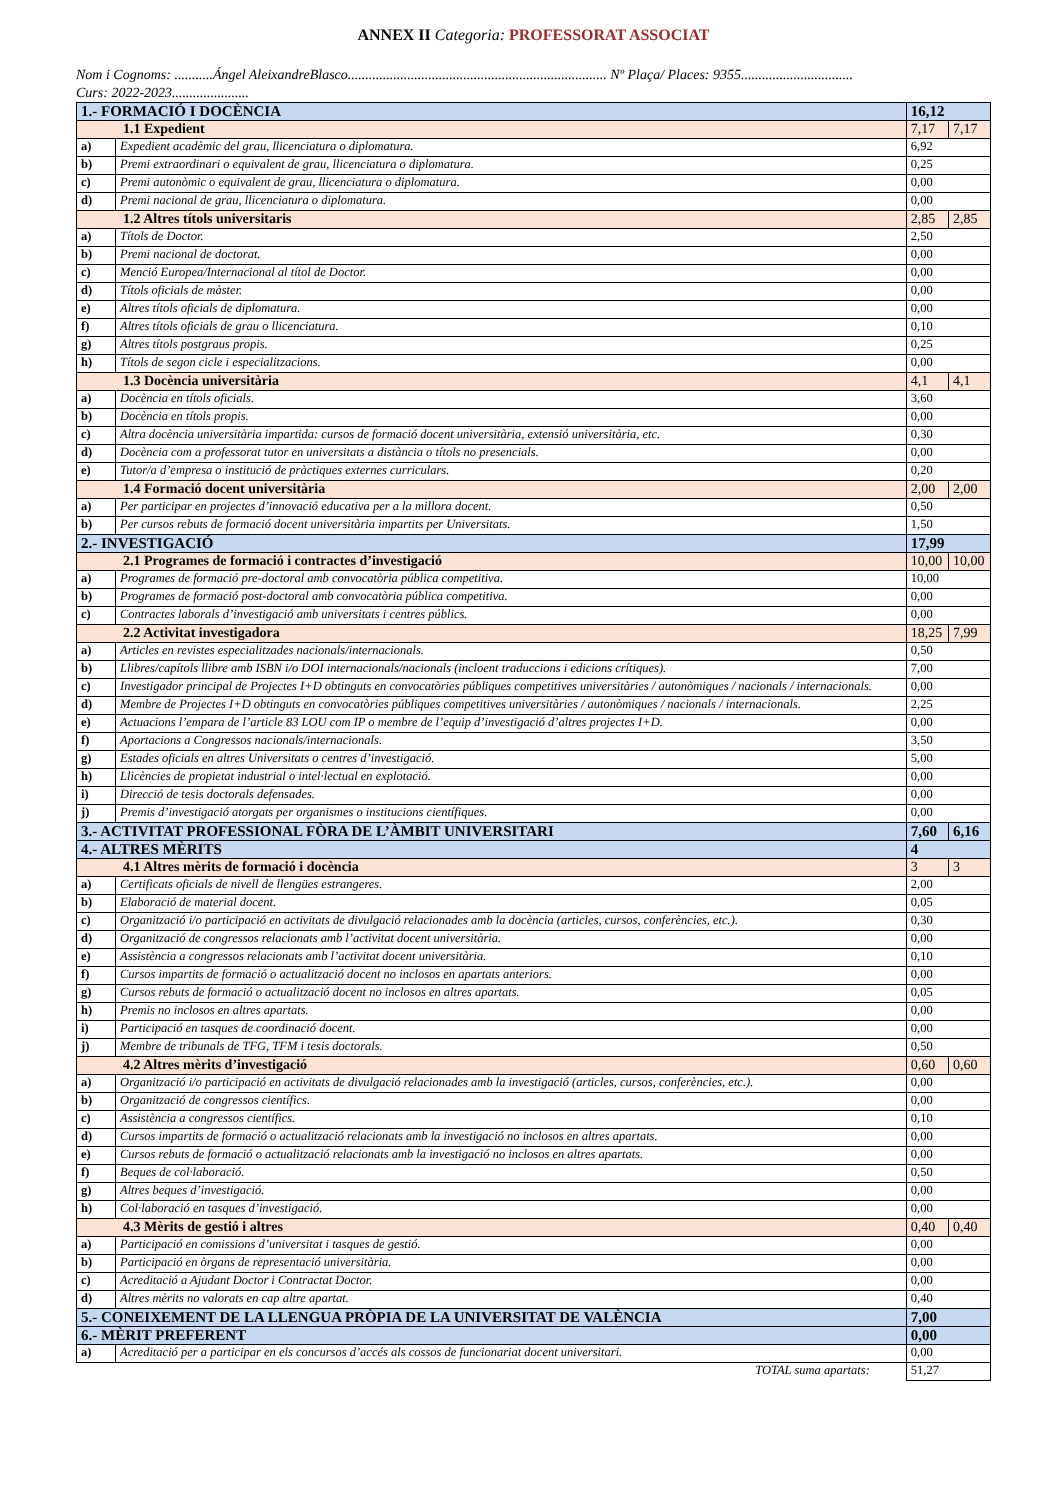ANNEX II Categoria: PROFESSORAT ASSOCIAT
Nom i Cognoms: ...........Ángel AleixandreBlasco.......................................................................... Nº Plaça/ Places: 9355................................
Curs: 2022-2023......................
| 1.- FORMACIÓ I DOCÈNCIA | | 16,12 | |
| 1.1 Expedient | | 7,17 | 7,17 |
| a) | Expedient acadèmic del grau, llicenciatura o diplomatura. | 6,92 | |
| b) | Premi extraordinari o equivalent de grau, llicenciatura o diplomatura. | 0,25 | |
| c) | Premi autonòmic o equivalent de grau, llicenciatura o diplomatura. | 0,00 | |
| d) | Premi nacional de grau, llicenciatura o diplomatura. | 0,00 | |
| 1.2 Altres títols universitaris | | 2,85 | 2,85 |
| a) | Títols de Doctor. | 2,50 | |
| b) | Premi nacional de doctorat. | 0,00 | |
| c) | Menció Europea/Internacional al títol de Doctor. | 0,00 | |
| d) | Títols oficials de màster. | 0,00 | |
| e) | Altres títols oficials de diplomatura. | 0,00 | |
| f) | Altres títols oficials de grau o llicenciatura. | 0,10 | |
| g) | Altres títols postgraus propis. | 0,25 | |
| h) | Títols de segon cicle i especialitzacions. | 0,00 | |
| 1.3 Docència universitària | | 4,1 | 4,1 |
| a) | Docència en títols oficials. | 3,60 | |
| b) | Docència en títols propis. | 0,00 | |
| c) | Altra docència universitària impartida: cursos de formació docent universitària, extensió universitària, etc. | 0,30 | |
| d) | Docència com a professorat tutor en universitats a distància o títols no presencials. | 0,00 | |
| e) | Tutor/a d’empresa o institució de pràctiques externes curriculars. | 0,20 | |
| 1.4 Formació docent universitària | | 2,00 | 2,00 |
| a) | Per participar en projectes d’innovació educativa per a la millora docent. | 0,50 | |
| b) | Per cursos rebuts de formació docent universitària impartits per Universitats. | 1,50 | |
| 2.- INVESTIGACIÓ | | 17,99 | |
| 2.1 Programes de formació i contractes d’investigació | | 10,00 | 10,00 |
| a) | Programes de formació pre-doctoral amb convocatòria pública competitiva. | 10,00 | |
| b) | Programes de formació post-doctoral amb convocatòria pública competitiva. | 0,00 | |
| c) | Contractes laborals d’investigació amb universitats i centres públics. | 0,00 | |
| 2.2 Activitat investigadora | | 18,25 | 7,99 |
| a) | Articles en revistes especialitzades nacionals/internacionals. | 0,50 | |
| b) | Llibres/capítols llibre amb ISBN i/o DOI internacionals/nacionals (incloent traduccions i edicions crítiques). | 7,00 | |
| c) | Investigador principal de Projectes I+D obtinguts en convocatòries públiques competitives universitàries / autonòmiques / nacionals / internacionals. | 0,00 | |
| d) | Membre de Projectes I+D obtinguts en convocatòries públiques competitives universitàries / autonòmiques / nacionals / internacionals. | 2,25 | |
| e) | Actuacions l’empara de l’article 83 LOU com IP o membre de l’equip d’investigació d’altres projectes I+D. | 0,00 | |
| f) | Aportacions a Congressos nacionals/internacionals. | 3,50 | |
| g) | Estades oficials en altres Universitats o centres d’investigació. | 5,00 | |
| h) | Llicències de propietat industrial o intel·lectual en explotació. | 0,00 | |
| i) | Direcció de tesis doctorals defensades. | 0,00 | |
| j) | Premis d’investigació atorgats per organismes o institucions científiques. | 0,00 | |
| 3.- ACTIVITAT PROFESSIONAL FÒRA DE L’ÀMBIT UNIVERSITARI | | 7,60 | 6,16 |
| 4.- ALTRES MÈRITS | | 4 | |
| 4.1 Altres mèrits de formació i docència | | 3 | 3 |
| a) | Certificats oficials de nivell de llengües estrangeres. | 2,00 | |
| b) | Elaboració de material docent. | 0,05 | |
| c) | Organització i/o participació en activitats de divulgació relacionades amb la docència (articles, cursos, conferències, etc.). | 0,30 | |
| d) | Organització de congressos relacionats amb l’activitat docent universitària. | 0,00 | |
| e) | Assistència a congressos relacionats amb l’activitat docent universitària. | 0,10 | |
| f) | Cursos impartits de formació o actualització docent no inclosos en apartats anteriors. | 0,00 | |
| g) | Cursos rebuts de formació o actualització docent no inclosos en altres apartats. | 0,05 | |
| h) | Premis no inclosos en altres apartats. | 0,00 | |
| i) | Participació en tasques de coordinació docent. | 0,00 | |
| j) | Membre de tribunals de TFG, TFM i tesis doctorals. | 0,50 | |
| 4.2 Altres mèrits d’investigació | | 0,60 | 0,60 |
| a) | Organització i/o participació en activitats de divulgació relacionades amb la investigació (articles, cursos, conferències, etc.). | 0,00 | |
| b) | Organització de congressos científics. | 0,00 | |
| c) | Assistència a congressos científics. | 0,10 | |
| d) | Cursos impartits de formació o actualització relacionats amb la investigació no inclosos en altres apartats. | 0,00 | |
| e) | Cursos rebuts de formació o actualització relacionats amb la investigació no inclosos en altres apartats. | 0,00 | |
| f) | Beques de col·laboració. | 0,50 | |
| g) | Altres beques d’investigació. | 0,00 | |
| h) | Col·laboració en tasques d’investigació. | 0,00 | |
| 4.3 Mèrits de gestió i altres | | 0,40 | 0,40 |
| a) | Participació en comissions d’universitat i tasques de gestió. | 0,00 | |
| b) | Participació en òrgans de representació universitària. | 0,00 | |
| c) | Acreditació a Ajudant Doctor i Contractat Doctor. | 0,00 | |
| d) | Altres mèrits no valorats en cap altre apartat. | 0,40 | |
| 5.- CONEIXEMENT DE LA LLENGUA PRÒPIA DE LA UNIVERSITAT DE VALÈNCIA | | 7,00 | |
| 6.- MÈRIT PREFERENT | | 0,00 | |
| a) | Acreditació per a participar en els concursos d’accés als cossos de funcionariat docent universitari. | 0,00 | |
| | TOTAL suma apartats: | 51,27 | |